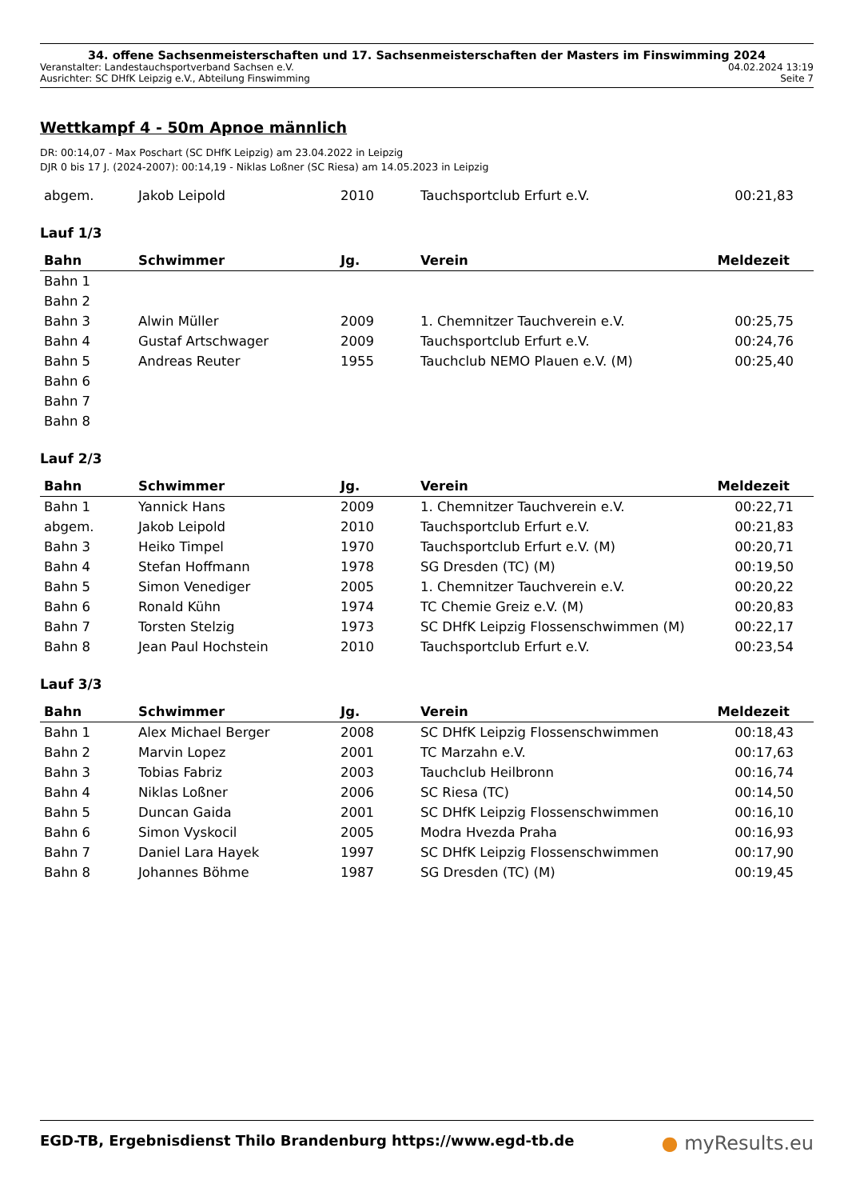34. offene Sachsenmeisterschaften und 17. Sachsenmeisterschaften der Masters im Finswimming 2024
Veranstalter: Landestauchsportverband Sachsen e.V. 04.02.2024 13:19
Ausrichter: SC DHfK Leipzig e.V., Abteilung Finswimming Seite 7
Wettkampf 4 - 50m Apnoe männlich
DR: 00:14,07 - Max Poschart (SC DHfK Leipzig) am 23.04.2022 in Leipzig
DJR 0 bis 17 J. (2024-2007): 00:14,19 - Niklas Loßner (SC Riesa) am 14.05.2023 in Leipzig
| abgem. | Jakob Leipold | 2010 | Tauchsportclub Erfurt e.V. | 00:21,83 |
Lauf 1/3
| Bahn | Schwimmer | Jg. | Verein | Meldezeit |
| --- | --- | --- | --- | --- |
| Bahn 1 | | | | |
| Bahn 2 | | | | |
| Bahn 3 | Alwin Müller | 2009 | 1. Chemnitzer Tauchverein e.V. | 00:25,75 |
| Bahn 4 | Gustaf Artschwager | 2009 | Tauchsportclub Erfurt e.V. | 00:24,76 |
| Bahn 5 | Andreas Reuter | 1955 | Tauchclub NEMO Plauen e.V. (M) | 00:25,40 |
| Bahn 6 | | | | |
| Bahn 7 | | | | |
| Bahn 8 | | | | |
Lauf 2/3
| Bahn | Schwimmer | Jg. | Verein | Meldezeit |
| --- | --- | --- | --- | --- |
| Bahn 1 | Yannick Hans | 2009 | 1. Chemnitzer Tauchverein e.V. | 00:22,71 |
| abgem. | Jakob Leipold | 2010 | Tauchsportclub Erfurt e.V. | 00:21,83 |
| Bahn 3 | Heiko Timpel | 1970 | Tauchsportclub Erfurt e.V. (M) | 00:20,71 |
| Bahn 4 | Stefan Hoffmann | 1978 | SG Dresden (TC) (M) | 00:19,50 |
| Bahn 5 | Simon Venediger | 2005 | 1. Chemnitzer Tauchverein e.V. | 00:20,22 |
| Bahn 6 | Ronald Kühn | 1974 | TC Chemie Greiz e.V. (M) | 00:20,83 |
| Bahn 7 | Torsten Stelzig | 1973 | SC DHfK Leipzig Flossenschwimmen (M) | 00:22,17 |
| Bahn 8 | Jean Paul Hochstein | 2010 | Tauchsportclub Erfurt e.V. | 00:23,54 |
Lauf 3/3
| Bahn | Schwimmer | Jg. | Verein | Meldezeit |
| --- | --- | --- | --- | --- |
| Bahn 1 | Alex Michael Berger | 2008 | SC DHfK Leipzig Flossenschwimmen | 00:18,43 |
| Bahn 2 | Marvin Lopez | 2001 | TC Marzahn e.V. | 00:17,63 |
| Bahn 3 | Tobias Fabriz | 2003 | Tauchclub Heilbronn | 00:16,74 |
| Bahn 4 | Niklas Loßner | 2006 | SC Riesa (TC) | 00:14,50 |
| Bahn 5 | Duncan Gaida | 2001 | SC DHfK Leipzig Flossenschwimmen | 00:16,10 |
| Bahn 6 | Simon Vyskocil | 2005 | Modra Hvezda Praha | 00:16,93 |
| Bahn 7 | Daniel Lara Hayek | 1997 | SC DHfK Leipzig Flossenschwimmen | 00:17,90 |
| Bahn 8 | Johannes Böhme | 1987 | SG Dresden (TC) (M) | 00:19,45 |
EGD-TB, Ergebnisdienst Thilo Brandenburg https://www.egd-tb.de ● myResults.eu